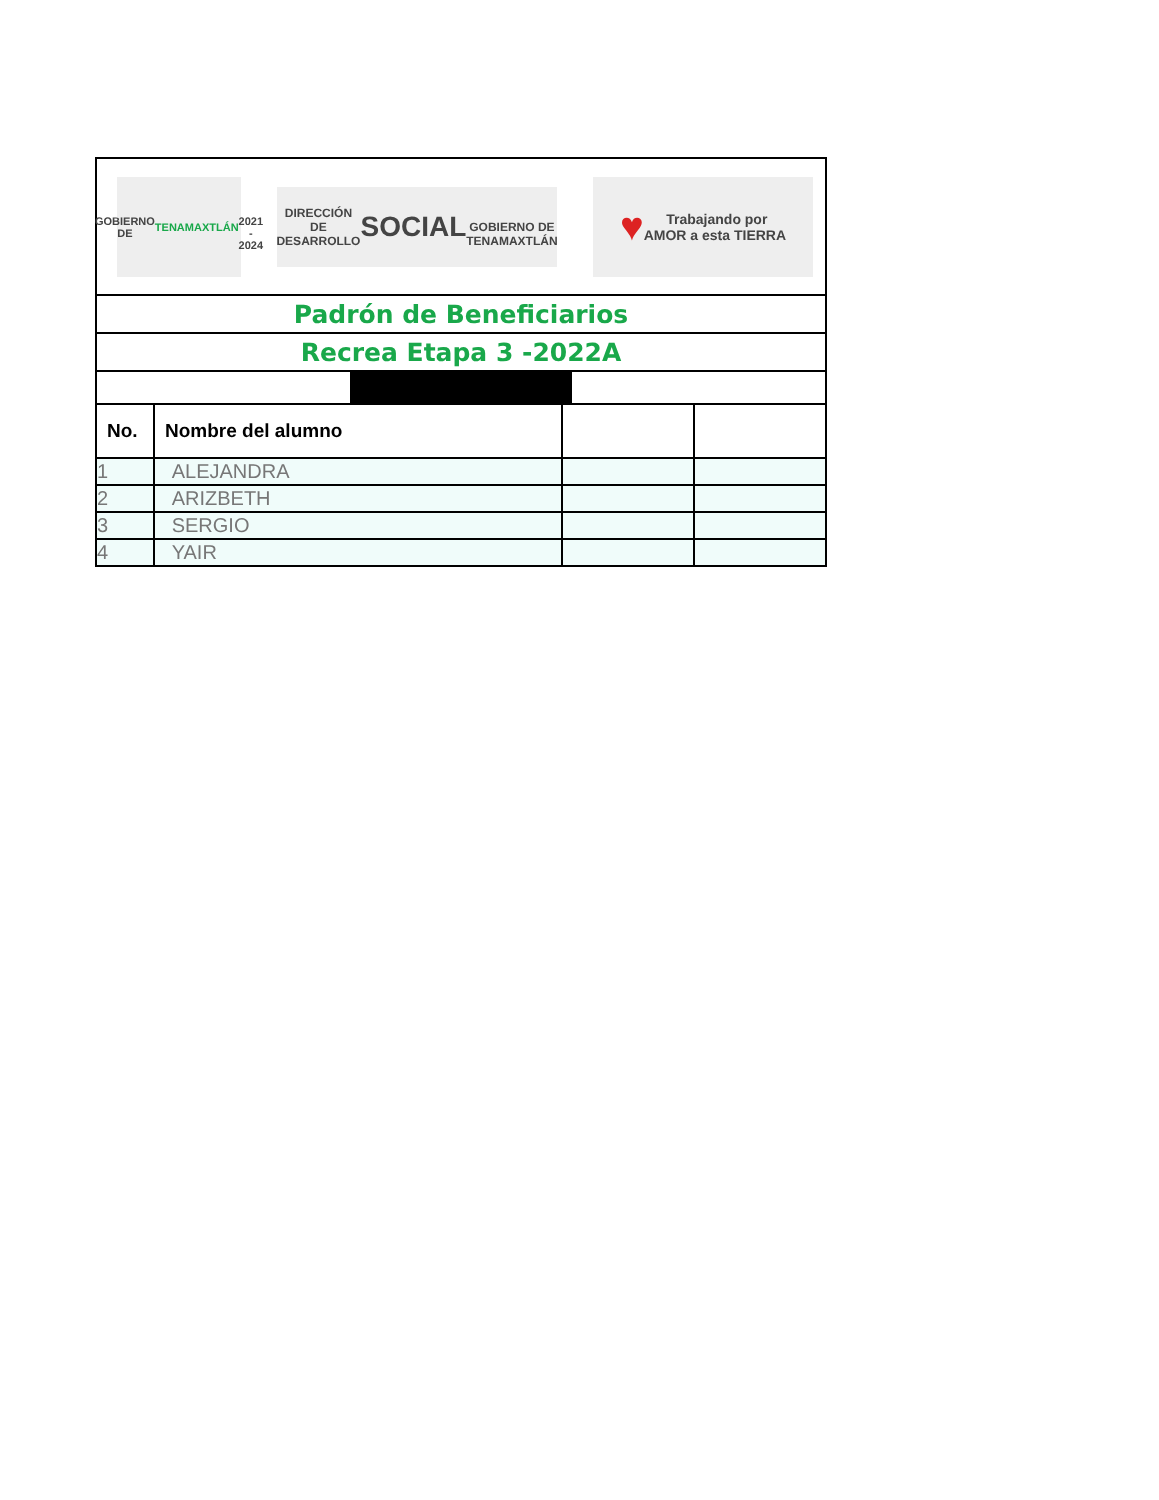| GOBIERNO DE TENAMAXTLÁN 2021 - 2024 DIRECCIÓN DE DESARROLLO SOCIAL GOBIERNO DE TENAMAXTLÁN ♥ Trabajando por AMOR a esta TIERRA | | | |
| Padrón de Beneficiarios | | | |
| Recrea Etapa 3 -2022A | | | |
| No. | Nombre del alumno | | |
| 1 | ALEJANDRA | | |
| 2 | ARIZBETH | | |
| 3 | SERGIO | | |
| 4 | YAIR | | |